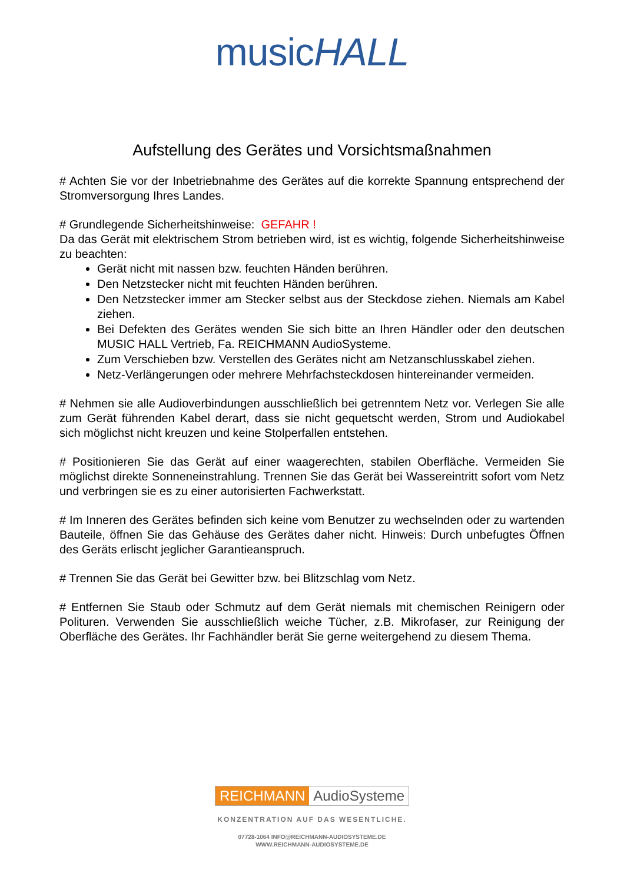musicHALL
Aufstellung des Gerätes und Vorsichtsmaßnahmen
# Achten Sie vor der Inbetriebnahme des Gerätes auf die korrekte Spannung entsprechend der Stromversorgung Ihres Landes.
# Grundlegende Sicherheitshinweise: GEFAHR !
Da das Gerät mit elektrischem Strom betrieben wird, ist es wichtig, folgende Sicherheitshinweise zu beachten:
Gerät nicht mit nassen bzw. feuchten Händen berühren.
Den Netzstecker nicht mit feuchten Händen berühren.
Den Netzstecker immer am Stecker selbst aus der Steckdose ziehen. Niemals am Kabel ziehen.
Bei Defekten des Gerätes wenden Sie sich bitte an Ihren Händler oder den deutschen MUSIC HALL Vertrieb, Fa. REICHMANN AudioSysteme.
Zum Verschieben bzw. Verstellen des Gerätes nicht am Netzanschlusskabel ziehen.
Netz-Verlängerungen oder mehrere Mehrfachsteckdosen hintereinander vermeiden.
# Nehmen sie alle Audioverbindungen ausschließlich bei getrenntem Netz vor. Verlegen Sie alle zum Gerät führenden Kabel derart, dass sie nicht gequetscht werden, Strom und Audiokabel sich möglichst nicht kreuzen und keine Stolperfallen entstehen.
# Positionieren Sie das Gerät auf einer waagerechten, stabilen Oberfläche. Vermeiden Sie möglichst direkte Sonneneinstrahlung. Trennen Sie das Gerät bei Wassereintritt sofort vom Netz und verbringen sie es zu einer autorisierten Fachwerkstatt.
# Im Inneren des Gerätes befinden sich keine vom Benutzer zu wechselnden oder zu wartenden Bauteile, öffnen Sie das Gehäuse des Gerätes daher nicht. Hinweis: Durch unbefugtes Öffnen des Geräts erlischt jeglicher Garantieanspruch.
# Trennen Sie das Gerät bei Gewitter bzw. bei Blitzschlag vom Netz.
# Entfernen Sie Staub oder Schmutz auf dem Gerät niemals mit chemischen Reinigern oder Polituren. Verwenden Sie ausschließlich weiche Tücher, z.B. Mikrofaser, zur Reinigung der Oberfläche des Gerätes. Ihr Fachhändler berät Sie gerne weitergehend zu diesem Thema.
REICHMANN AudioSysteme
KONZENTRATION AUF DAS WESENTLICHE.
07728-1064 INFO@REICHMANN-AUDIOSYSTEME.DE
WWW.REICHMANN-AUDIOSYSTEME.DE